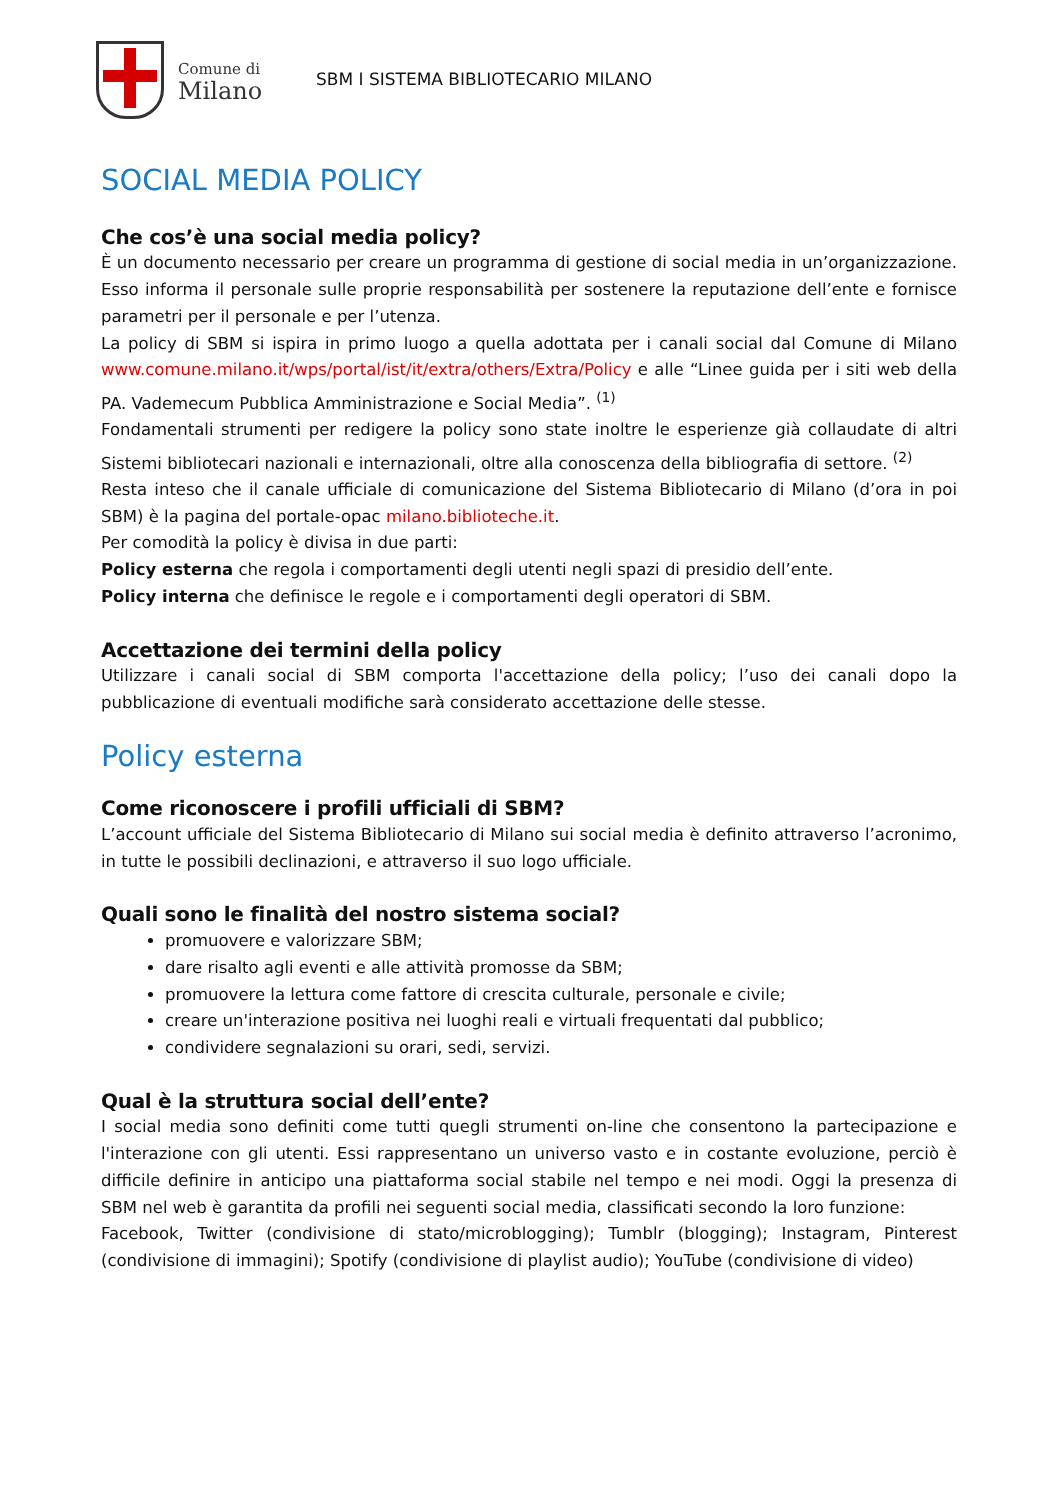Comune di
Milano
SBM I SISTEMA BIBLIOTECARIO MILANO
SOCIAL MEDIA POLICY
Che cos’è una social media policy?
È un documento necessario per creare un programma di gestione di social media in un’organizzazione. Esso informa il personale sulle proprie responsabilità per sostenere la reputazione dell’ente e fornisce parametri per il personale e per l’utenza.
La policy di SBM si ispira in primo luogo a quella adottata per i canali social dal Comune di Milano www.comune.milano.it/wps/portal/ist/it/extra/others/Extra/Policy e alle “Linee guida per i siti web della PA. Vademecum Pubblica Amministrazione e Social Media”. <sup>(1)</sup>
Fondamentali strumenti per redigere la policy sono state inoltre le esperienze già collaudate di altri Sistemi bibliotecari nazionali e internazionali, oltre alla conoscenza della bibliografia di settore. <sup>(2)</sup>
Resta inteso che il canale ufficiale di comunicazione del Sistema Bibliotecario di Milano (d’ora in poi SBM) è la pagina del portale-opac milano.biblioteche.it.
Per comodità la policy è divisa in due parti:
Policy esterna che regola i comportamenti degli utenti negli spazi di presidio dell’ente.
Policy interna che definisce le regole e i comportamenti degli operatori di SBM.
Accettazione dei termini della policy
Utilizzare i canali social di SBM comporta l'accettazione della policy; l’uso dei canali dopo la pubblicazione di eventuali modifiche sarà considerato accettazione delle stesse.
Policy esterna
Come riconoscere i profili ufficiali di SBM?
L’account ufficiale del Sistema Bibliotecario di Milano sui social media è definito attraverso l’acronimo, in tutte le possibili declinazioni, e attraverso il suo logo ufficiale.
Quali sono le finalità del nostro sistema social?
promuovere e valorizzare SBM;
dare risalto agli eventi e alle attività promosse da SBM;
promuovere la lettura come fattore di crescita culturale, personale e civile;
creare un'interazione positiva nei luoghi reali e virtuali frequentati dal pubblico;
condividere segnalazioni su orari, sedi, servizi.
Qual è la struttura social dell’ente?
I social media sono definiti come tutti quegli strumenti on-line che consentono la partecipazione e l'interazione con gli utenti. Essi rappresentano un universo vasto e in costante evoluzione, perciò è difficile definire in anticipo una piattaforma social stabile nel tempo e nei modi. Oggi la presenza di SBM nel web è garantita da profili nei seguenti social media, classificati secondo la loro funzione:
Facebook, Twitter (condivisione di stato/microblogging); Tumblr (blogging); Instagram, Pinterest (condivisione di immagini); Spotify (condivisione di playlist audio); YouTube (condivisione di video)